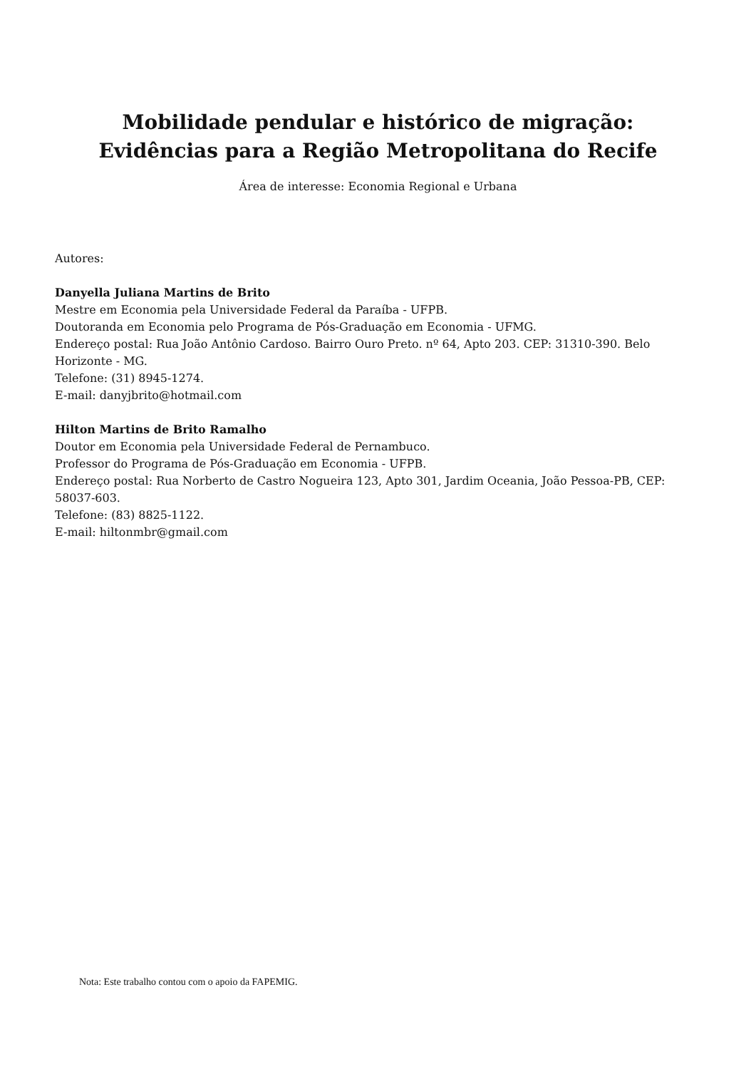Mobilidade pendular e histórico de migração:
Evidências para a Região Metropolitana do Recife
Área de interesse: Economia Regional e Urbana
Autores:
Danyella Juliana Martins de Brito
Mestre em Economia pela Universidade Federal da Paraíba - UFPB.
Doutoranda em Economia pelo Programa de Pós-Graduação em Economia - UFMG.
Endereço postal: Rua João Antônio Cardoso. Bairro Ouro Preto. nº 64, Apto 203. CEP: 31310-390. Belo Horizonte - MG.
Telefone: (31) 8945-1274.
E-mail: danyjbrito@hotmail.com
Hilton Martins de Brito Ramalho
Doutor em Economia pela Universidade Federal de Pernambuco.
Professor do Programa de Pós-Graduação em Economia - UFPB.
Endereço postal: Rua Norberto de Castro Nogueira 123, Apto 301, Jardim Oceania, João Pessoa-PB, CEP: 58037-603.
Telefone: (83) 8825-1122.
E-mail: hiltonmbr@gmail.com
Nota: Este trabalho contou com o apoio da FAPEMIG.